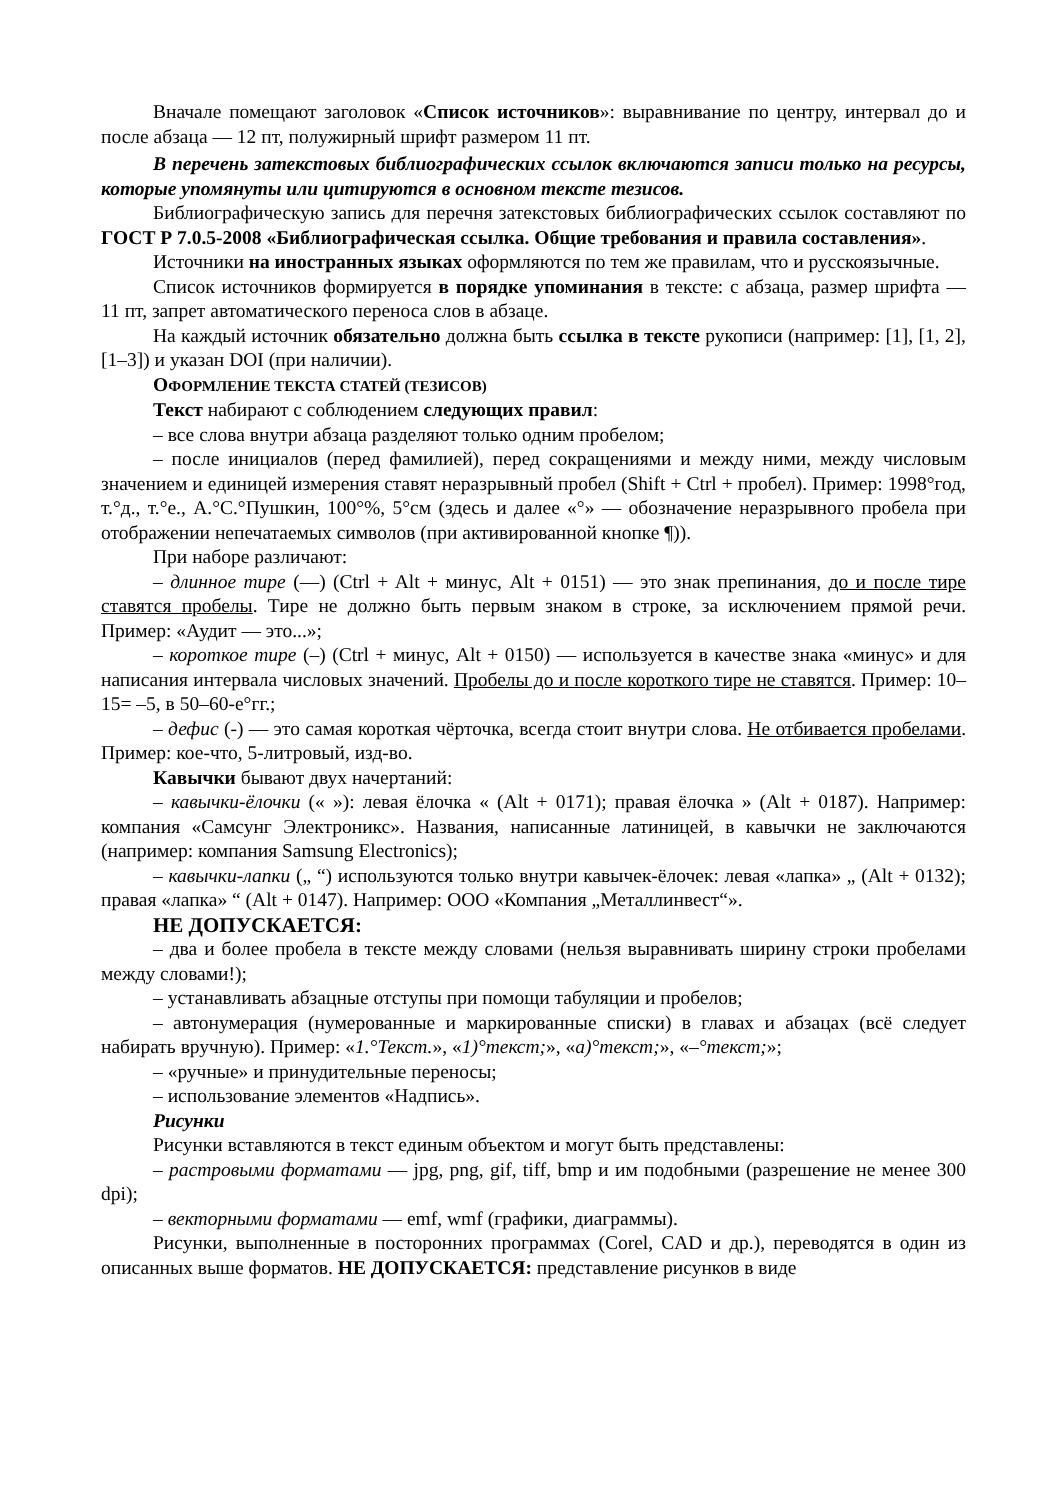Вначале помещают заголовок «Список источников»: выравнивание по центру, интервал до и после абзаца — 12 пт, полужирный шрифт размером 11 пт.
В перечень затекстовых библиографических ссылок включаются записи только на ресурсы, которые упомянуты или цитируются в основном тексте тезисов.
Библиографическую запись для перечня затекстовых библиографических ссылок составляют по ГОСТ Р 7.0.5-2008 «Библиографическая ссылка. Общие требования и правила составления».
Источники на иностранных языках оформляются по тем же правилам, что и русскоязычные.
Список источников формируется в порядке упоминания в тексте: с абзаца, размер шрифта — 11 пт, запрет автоматического переноса слов в абзаце.
На каждый источник обязательно должна быть ссылка в тексте рукописи (например: [1], [1, 2], [1–3]) и указан DOI (при наличии).
ОФОРМЛЕНИЕ ТЕКСТА СТАТЕЙ (ТЕЗИСОВ)
Текст набирают с соблюдением следующих правил:
– все слова внутри абзаца разделяют только одним пробелом;
– после инициалов (перед фамилией), перед сокращениями и между ними, между числовым значением и единицей измерения ставят неразрывный пробел (Shift + Ctrl + пробел). Пример: 1998°год, т.°д., т.°е., А.°С.°Пушкин, 100°%, 5°см (здесь и далее «°» — обозначение неразрывного пробела при отображении непечатаемых символов (при активированной кнопке ¶)).
При наборе различают:
– длинное тире (—) (Ctrl + Alt + минус, Alt + 0151) — это знак препинания, до и после тире ставятся пробелы. Тире не должно быть первым знаком в строке, за исключением прямой речи. Пример: «Аудит — это...»;
– короткое тире (–) (Ctrl + минус, Alt + 0150) — используется в качестве знака «минус» и для написания интервала числовых значений. Пробелы до и после короткого тире не ставятся. Пример: 10–15= –5, в 50–60-е°гг.;
– дефис (-) — это самая короткая чёрточка, всегда стоит внутри слова. Не отбивается пробелами. Пример: кое-что, 5-литровый, изд-во.
Кавычки бывают двух начертаний:
– кавычки-ёлочки (« »): левая ёлочка « (Alt + 0171); правая ёлочка » (Alt + 0187). Например: компания «Самсунг Электроникс». Названия, написанные латиницей, в кавычки не заключаются (например: компания Samsung Electronics);
– кавычки-лапки („ “) используются только внутри кавычек-ёлочек: левая «лапка» „ (Alt + 0132); правая «лапка» “ (Alt + 0147). Например: ООО «Компания „Металлинвест“».
НЕ ДОПУСКАЕТСЯ:
– два и более пробела в тексте между словами (нельзя выравнивать ширину строки пробелами между словами!);
– устанавливать абзацные отступы при помощи табуляции и пробелов;
– автонумерация (нумерованные и маркированные списки) в главах и абзацах (всё следует набирать вручную). Пример: «1.°Текст.», «1)°текст;», «а)°текст;», «–°текст;»;
– «ручные» и принудительные переносы;
– использование элементов «Надпись».
Рисунки
Рисунки вставляются в текст единым объектом и могут быть представлены:
– растровыми форматами — jpg, png, gif, tiff, bmp и им подобными (разрешение не менее 300 dpi);
– векторными форматами — emf, wmf (графики, диаграммы).
Рисунки, выполненные в посторонних программах (Corel, CAD и др.), переводятся в один из описанных выше форматов. НЕ ДОПУСКАЕТСЯ: представление рисунков в виде